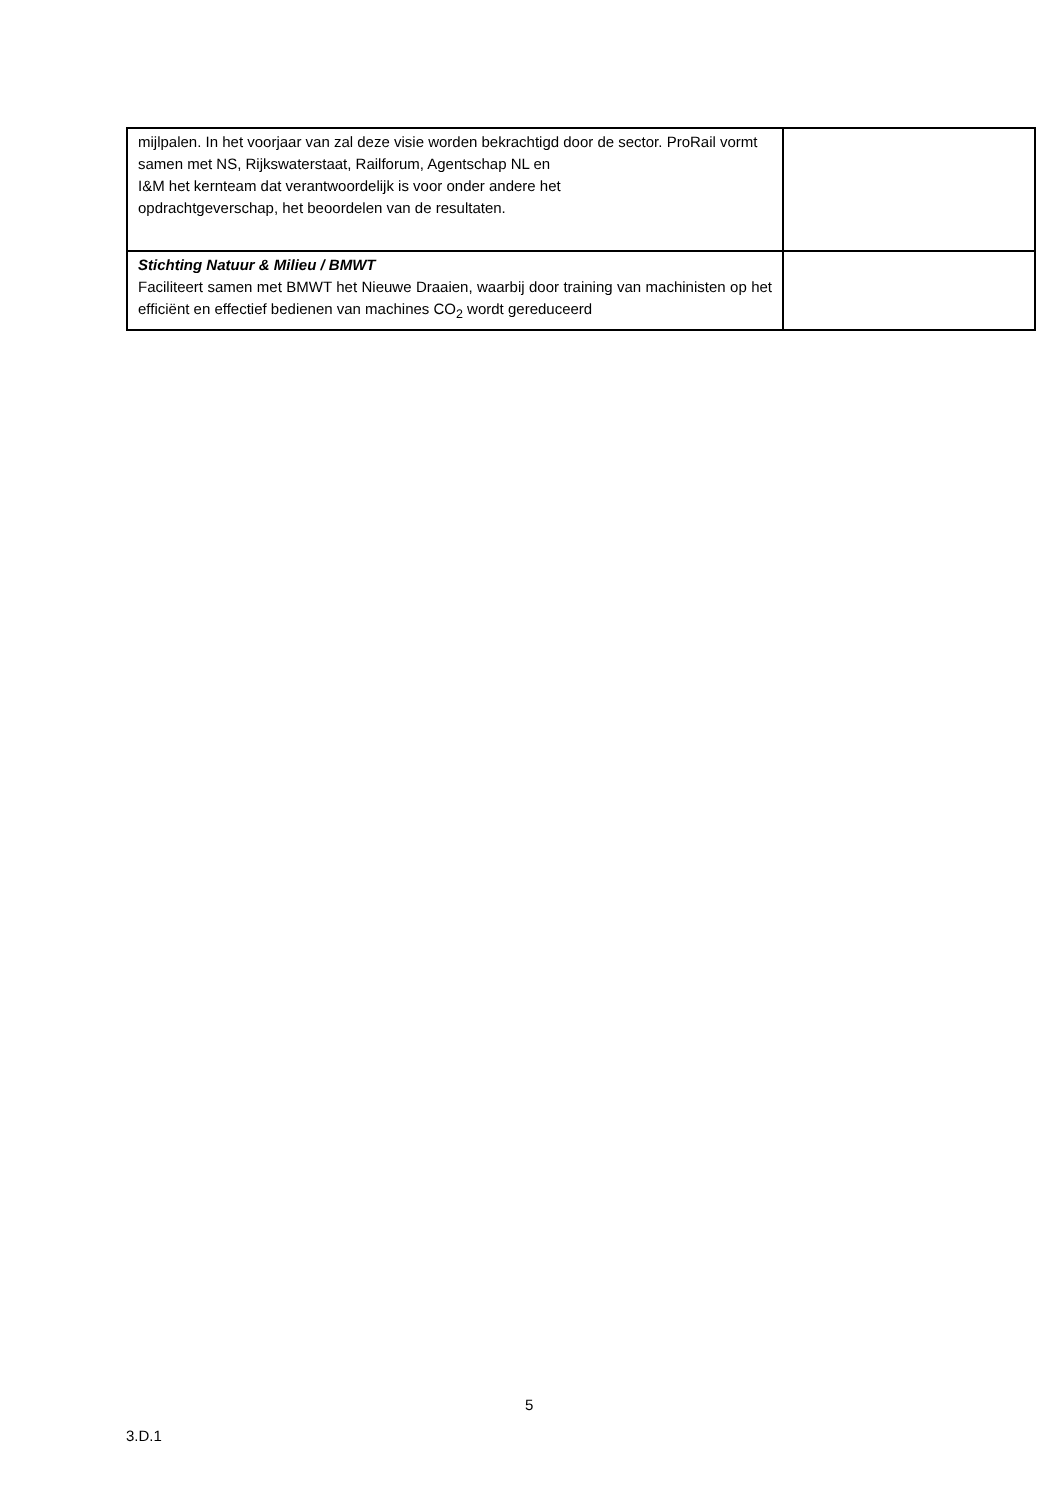| mijlpalen. In het voorjaar van zal deze visie worden bekrachtigd door de sector. ProRail vormt samen met NS, Rijkswaterstaat, Railforum, Agentschap NL en I&M het kernteam dat verantwoordelijk is voor onder andere het opdrachtgeverschap, het beoordelen van de resultaten. | |
| Stichting Natuur & Milieu / BMWT Faciliteert samen met BMWT het Nieuwe Draaien, waarbij door training van machinisten op het efficiënt en effectief bedienen van machines CO<sub>2</sub> wordt gereduceerd | |
5
3.D.1